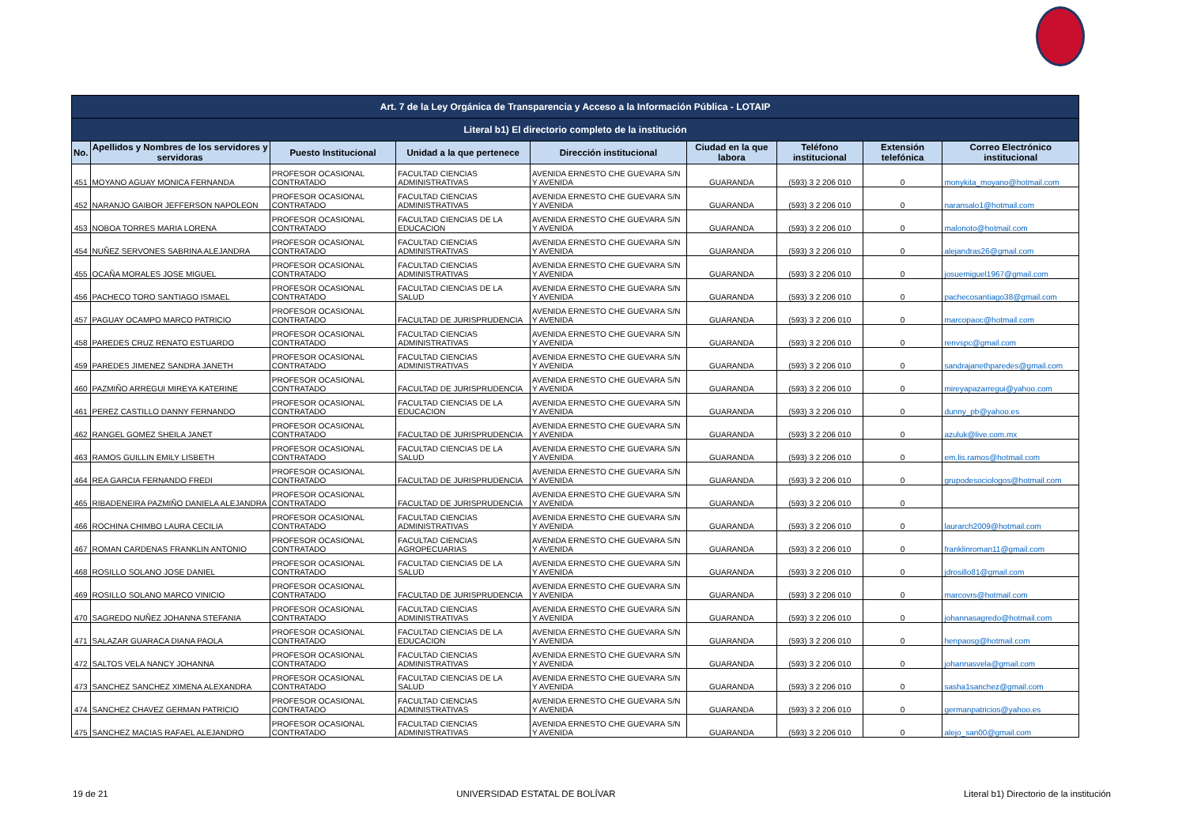| Art. 7 de la Ley Orgánica de Transparencia y Acceso a la Información Pública - LOTAIP | | | | | | | | |
| --- | --- | --- | --- | --- | --- | --- | --- | --- |
| Literal b1) El directorio completo de la institución | | | | | | | | |
| No. | Apellidos y Nombres de los servidores y servidoras | Puesto Institucional | Unidad a la que pertenece | Dirección institucional | Ciudad en la que labora | Teléfono institucional | Extensión telefónica | Correo Electrónico institucional |
| 451 | MOYANO AGUAY MONICA FERNANDA | PROFESOR OCASIONAL CONTRATADO | FACULTAD CIENCIAS ADMINISTRATIVAS | AVENIDA ERNESTO CHE GUEVARA S/N Y AVENIDA | GUARANDA | (593) 3 2 206 010 | 0 | monykita_moyano@hotmail.com |
| 452 | NARANJO GAIBOR JEFFERSON NAPOLEON | PROFESOR OCASIONAL CONTRATADO | FACULTAD CIENCIAS ADMINISTRATIVAS | AVENIDA ERNESTO CHE GUEVARA S/N Y AVENIDA | GUARANDA | (593) 3 2 206 010 | 0 | naransalo1@hotmail.com |
| 453 | NOBOA TORRES MARIA LORENA | PROFESOR OCASIONAL CONTRATADO | FACULTAD CIENCIAS DE LA EDUCACION | AVENIDA ERNESTO CHE GUEVARA S/N Y AVENIDA | GUARANDA | (593) 3 2 206 010 | 0 | malonoto@hotmail.com |
| 454 | NUÑEZ SERVONES SABRINA ALEJANDRA | PROFESOR OCASIONAL CONTRATADO | FACULTAD CIENCIAS ADMINISTRATIVAS | AVENIDA ERNESTO CHE GUEVARA S/N Y AVENIDA | GUARANDA | (593) 3 2 206 010 | 0 | alejandras26@gmail.com |
| 455 | OCAÑA MORALES JOSE MIGUEL | PROFESOR OCASIONAL CONTRATADO | FACULTAD CIENCIAS ADMINISTRATIVAS | AVENIDA ERNESTO CHE GUEVARA S/N Y AVENIDA | GUARANDA | (593) 3 2 206 010 | 0 | josuemiguel1967@gmail.com |
| 456 | PACHECO TORO SANTIAGO ISMAEL | PROFESOR OCASIONAL CONTRATADO | FACULTAD CIENCIAS DE LA SALUD | AVENIDA ERNESTO CHE GUEVARA S/N Y AVENIDA | GUARANDA | (593) 3 2 206 010 | 0 | pachecosantiago38@gmail.com |
| 457 | PAGUAY OCAMPO MARCO PATRICIO | PROFESOR OCASIONAL CONTRATADO | FACULTAD DE JURISPRUDENCIA | AVENIDA ERNESTO CHE GUEVARA S/N Y AVENIDA | GUARANDA | (593) 3 2 206 010 | 0 | marcopaoc@hotmail.com |
| 458 | PAREDES CRUZ RENATO ESTUARDO | PROFESOR OCASIONAL CONTRATADO | FACULTAD CIENCIAS ADMINISTRATIVAS | AVENIDA ERNESTO CHE GUEVARA S/N Y AVENIDA | GUARANDA | (593) 3 2 206 010 | 0 | renvspc@gmail.com |
| 459 | PAREDES JIMENEZ SANDRA JANETH | PROFESOR OCASIONAL CONTRATADO | FACULTAD CIENCIAS ADMINISTRATIVAS | AVENIDA ERNESTO CHE GUEVARA S/N Y AVENIDA | GUARANDA | (593) 3 2 206 010 | 0 | sandrajanethparedes@gmail.com |
| 460 | PAZMIÑO ARREGUI MIREYA KATERINE | PROFESOR OCASIONAL CONTRATADO | FACULTAD DE JURISPRUDENCIA | AVENIDA ERNESTO CHE GUEVARA S/N Y AVENIDA | GUARANDA | (593) 3 2 206 010 | 0 | mireyapazarregui@yahoo.com |
| 461 | PEREZ CASTILLO DANNY FERNANDO | PROFESOR OCASIONAL CONTRATADO | FACULTAD CIENCIAS DE LA EDUCACION | AVENIDA ERNESTO CHE GUEVARA S/N Y AVENIDA | GUARANDA | (593) 3 2 206 010 | 0 | dunny_pb@yahoo.es |
| 462 | RANGEL GOMEZ SHEILA JANET | PROFESOR OCASIONAL CONTRATADO | FACULTAD DE JURISPRUDENCIA | AVENIDA ERNESTO CHE GUEVARA S/N Y AVENIDA | GUARANDA | (593) 3 2 206 010 | 0 | azuluk@live.com.mx |
| 463 | RAMOS GUILLIN EMILY LISBETH | PROFESOR OCASIONAL CONTRATADO | FACULTAD CIENCIAS DE LA SALUD | AVENIDA ERNESTO CHE GUEVARA S/N Y AVENIDA | GUARANDA | (593) 3 2 206 010 | 0 | em.lis.ramos@hotmail.com |
| 464 | REA GARCIA FERNANDO FREDI | PROFESOR OCASIONAL CONTRATADO | FACULTAD DE JURISPRUDENCIA | AVENIDA ERNESTO CHE GUEVARA S/N Y AVENIDA | GUARANDA | (593) 3 2 206 010 | 0 | grupodesociologos@hotmail.com |
| 465 | RIBADENEIRA PAZMIÑO DANIELA ALEJANDRA | PROFESOR OCASIONAL CONTRATADO | FACULTAD DE JURISPRUDENCIA | AVENIDA ERNESTO CHE GUEVARA S/N Y AVENIDA | GUARANDA | (593) 3 2 206 010 | 0 | |
| 466 | ROCHINA CHIMBO LAURA CECILIA | PROFESOR OCASIONAL CONTRATADO | FACULTAD CIENCIAS ADMINISTRATIVAS | AVENIDA ERNESTO CHE GUEVARA S/N Y AVENIDA | GUARANDA | (593) 3 2 206 010 | 0 | laurarch2009@hotmail.com |
| 467 | ROMAN CARDENAS FRANKLIN ANTONIO | PROFESOR OCASIONAL CONTRATADO | FACULTAD CIENCIAS AGROPECUARIAS | AVENIDA ERNESTO CHE GUEVARA S/N Y AVENIDA | GUARANDA | (593) 3 2 206 010 | 0 | franklinroman11@gmail.com |
| 468 | ROSILLO SOLANO JOSE DANIEL | PROFESOR OCASIONAL CONTRATADO | FACULTAD CIENCIAS DE LA SALUD | AVENIDA ERNESTO CHE GUEVARA S/N Y AVENIDA | GUARANDA | (593) 3 2 206 010 | 0 | jdrosillo81@gmail.com |
| 469 | ROSILLO SOLANO MARCO VINICIO | PROFESOR OCASIONAL CONTRATADO | FACULTAD DE JURISPRUDENCIA | AVENIDA ERNESTO CHE GUEVARA S/N Y AVENIDA | GUARANDA | (593) 3 2 206 010 | 0 | marcovrs@hotmail.com |
| 470 | SAGREDO NUÑEZ JOHANNA STEFANIA | PROFESOR OCASIONAL CONTRATADO | FACULTAD CIENCIAS ADMINISTRATIVAS | AVENIDA ERNESTO CHE GUEVARA S/N Y AVENIDA | GUARANDA | (593) 3 2 206 010 | 0 | johannasagredo@hotmail.com |
| 471 | SALAZAR GUARACA DIANA PAOLA | PROFESOR OCASIONAL CONTRATADO | FACULTAD CIENCIAS DE LA EDUCACION | AVENIDA ERNESTO CHE GUEVARA S/N Y AVENIDA | GUARANDA | (593) 3 2 206 010 | 0 | henpaosg@hotmail.com |
| 472 | SALTOS VELA NANCY JOHANNA | PROFESOR OCASIONAL CONTRATADO | FACULTAD CIENCIAS ADMINISTRATIVAS | AVENIDA ERNESTO CHE GUEVARA S/N Y AVENIDA | GUARANDA | (593) 3 2 206 010 | 0 | johannasvela@gmail.com |
| 473 | SANCHEZ SANCHEZ XIMENA ALEXANDRA | PROFESOR OCASIONAL CONTRATADO | FACULTAD CIENCIAS DE LA SALUD | AVENIDA ERNESTO CHE GUEVARA S/N Y AVENIDA | GUARANDA | (593) 3 2 206 010 | 0 | sasha1sanchez@gmail.com |
| 474 | SANCHEZ CHAVEZ GERMAN PATRICIO | PROFESOR OCASIONAL CONTRATADO | FACULTAD CIENCIAS ADMINISTRATIVAS | AVENIDA ERNESTO CHE GUEVARA S/N Y AVENIDA | GUARANDA | (593) 3 2 206 010 | 0 | germanpatricios@yahoo.es |
| 475 | SANCHEZ MACIAS RAFAEL ALEJANDRO | PROFESOR OCASIONAL CONTRATADO | FACULTAD CIENCIAS ADMINISTRATIVAS | AVENIDA ERNESTO CHE GUEVARA S/N Y AVENIDA | GUARANDA | (593) 3 2 206 010 | 0 | alejo_san00@gmail.com |
19 de 21 UNIVERSIDAD ESTATAL DE BOLÍVAR Literal b1) Directorio de la institución